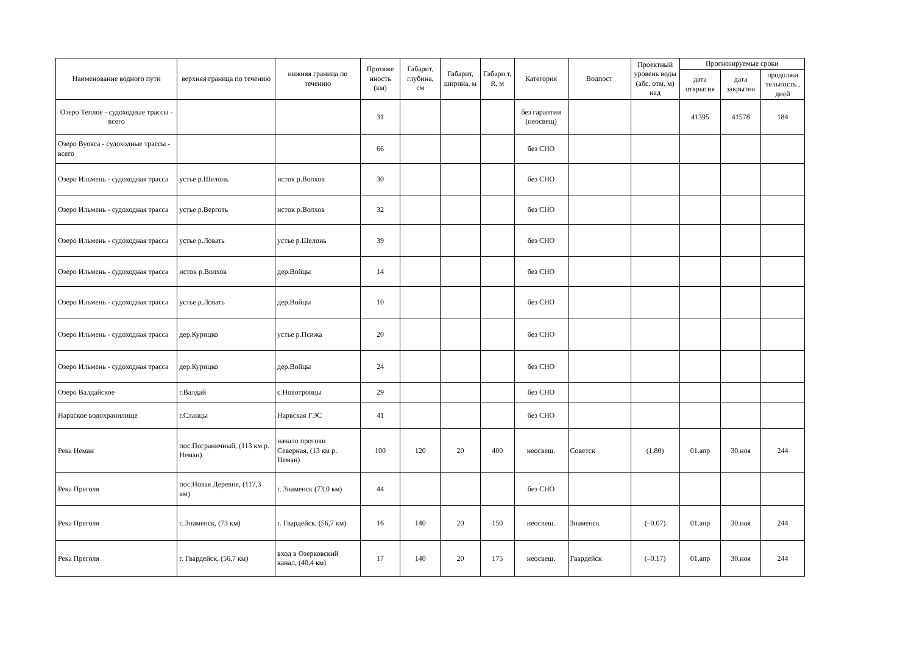| Наименование водного пути | верхняя граница по течению | нижняя граница по течению | Протяже нность (км) | Габарит, глубина, см | Габарит, ширина, м | Габари т, R, м | Категория | Водпост | Проектный уровень воды (абс. отм. м) над | Прогнозируемые сроки | | |
| --- | --- | --- | --- | --- | --- | --- | --- | --- | --- | --- | --- | --- |
| | | | | | | | | | | дата открытия | дата закрытия | продолжи тельность , дней |
| Озеро Теплое - судоходные трассы - всего | | | 31 | | | | без гарантии (неосвещ) | | | 41395 | 41578 | 184 |
| Озеро Вуокса - судоходные трассы - всего | | | 66 | | | | без СНО | | | | | |
| Озеро Ильмень - судоходная трасса | устье р.Шелонь | исток р.Волхов | 30 | | | | без СНО | | | | | |
| Озеро Ильмень - судоходная трасса | устье р.Верготь | исток р.Волхов | 32 | | | | без СНО | | | | | |
| Озеро Ильмень - судоходная трасса | устье р.Ловать | устье р.Шелонь | 39 | | | | без СНО | | | | | |
| Озеро Ильмень - судоходная трасса | исток р.Волхов | дер.Войцы | 14 | | | | без СНО | | | | | |
| Озеро Ильмень - судоходная трасса | устье р.Ловать | дер.Войцы | 10 | | | | без СНО | | | | | |
| Озеро Ильмень - судоходная трасса | дер.Курицко | устье р.Псижа | 20 | | | | без СНО | | | | | |
| Озеро Ильмень - судоходная трасса | дер.Курицко | дер.Войцы | 24 | | | | без СНО | | | | | |
| Озеро Валдайское | г.Валдай | с.Новотроицы | 29 | | | | без СНО | | | | | |
| Нарвское водохранилище | г.Сланцы | Нарвская ГЭС | 41 | | | | без СНО | | | | | |
| Река Неман | пос.Пограничный, (113 км р. Неман) | начало протоки Северная, (13 км р. Неман) | 100 | 120 | 20 | 400 | неосвещ. | Советск | (1.80) | 01.апр | 30.ноя | 244 |
| Река Преголя | пос.Новая Деревня, (117,3 км) | г. Знаменск (73,0 км) | 44 | | | | без СНО | | | | | |
| Река Преголя | г. Знаменск, (73 км) | г. Гвардейск, (56,7 км) | 16 | 140 | 20 | 150 | неосвещ. | Знаменск | (–0.07) | 01.апр | 30.ноя | 244 |
| Река Преголя | г. Гвардейск, (56,7 км) | вход в Озерковский канал, (40,4 км) | 17 | 140 | 20 | 175 | неосвещ. | Гвардейск | (–0.17) | 01.апр | 30.ноя | 244 |